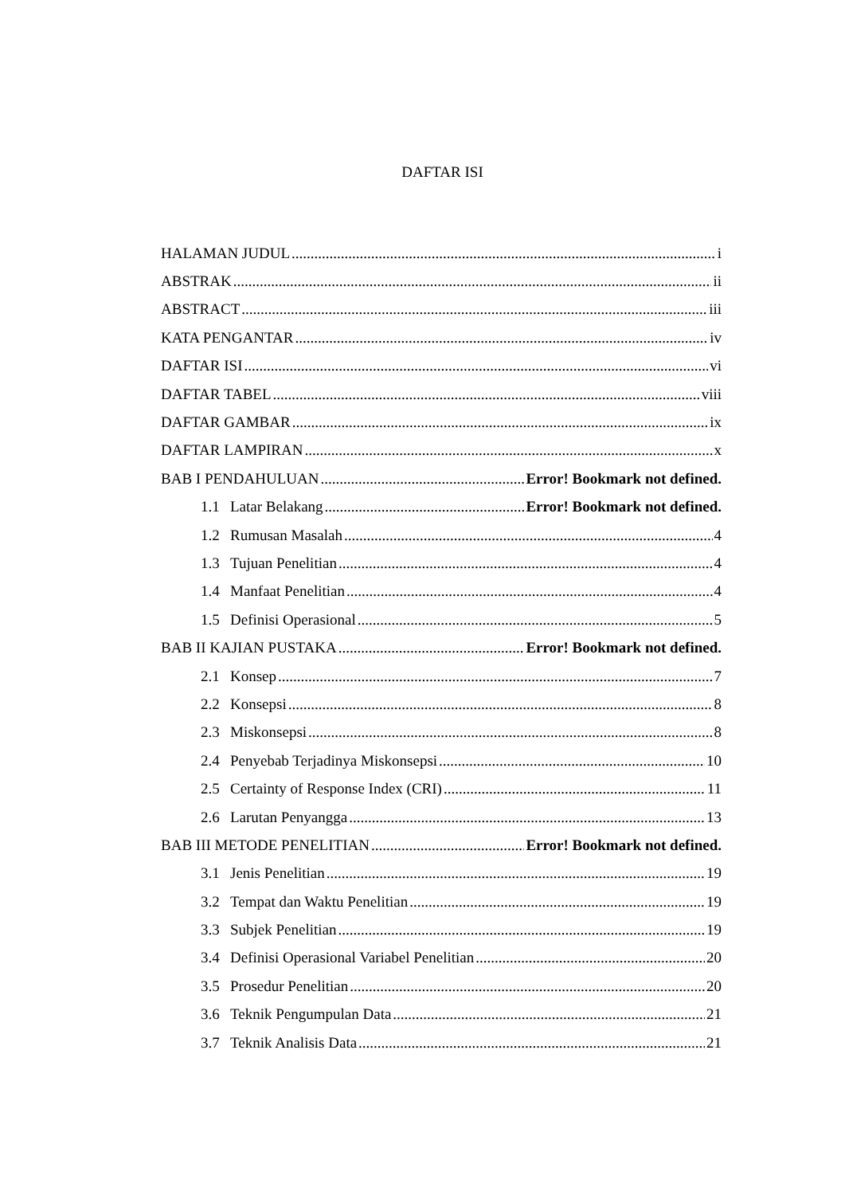DAFTAR ISI
HALAMAN JUDUL i
ABSTRAK ii
ABSTRACT iii
KATA PENGANTAR iv
DAFTAR ISI vi
DAFTAR TABEL viii
DAFTAR GAMBAR ix
DAFTAR LAMPIRAN x
BAB I PENDAHULUAN Error! Bookmark not defined.
1.1 Latar Belakang Error! Bookmark not defined.
1.2 Rumusan Masalah 4
1.3 Tujuan Penelitian 4
1.4 Manfaat Penelitian 4
1.5 Definisi Operasional 5
BAB II KAJIAN PUSTAKA Error! Bookmark not defined.
2.1 Konsep 7
2.2 Konsepsi 8
2.3 Miskonsepsi 8
2.4 Penyebab Terjadinya Miskonsepsi 10
2.5 Certainty of Response Index (CRI) 11
2.6 Larutan Penyangga 13
BAB III METODE PENELITIAN Error! Bookmark not defined.
3.1 Jenis Penelitian 19
3.2 Tempat dan Waktu Penelitian 19
3.3 Subjek Penelitian 19
3.4 Definisi Operasional Variabel Penelitian 20
3.5 Prosedur Penelitian 20
3.6 Teknik Pengumpulan Data 21
3.7 Teknik Analisis Data 21